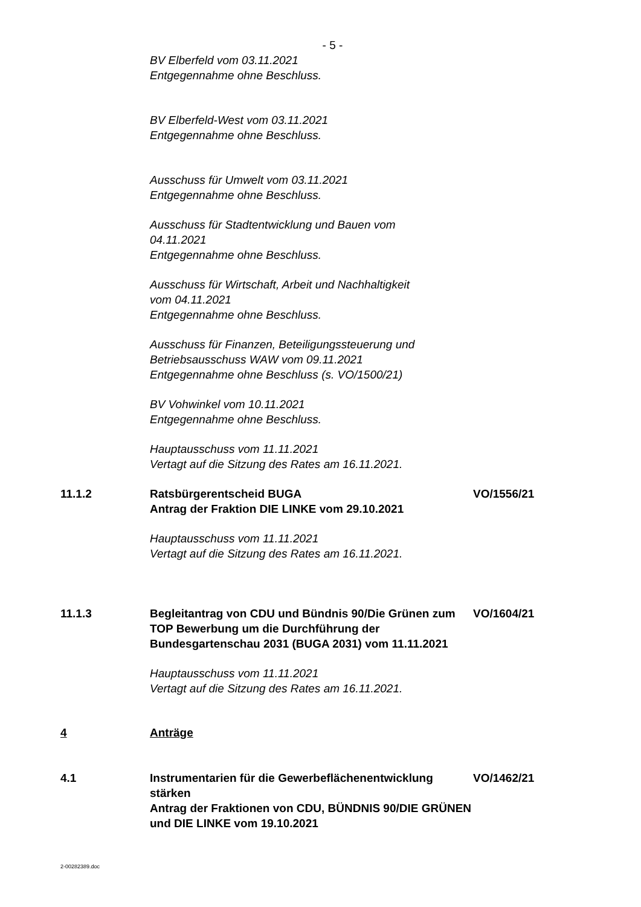- 5 -
BV Elberfeld vom 03.11.2021
Entgegennahme ohne Beschluss.
BV Elberfeld-West vom 03.11.2021
Entgegennahme ohne Beschluss.
Ausschuss für Umwelt vom 03.11.2021
Entgegennahme ohne Beschluss.
Ausschuss für Stadtentwicklung und Bauen vom
04.11.2021
Entgegennahme ohne Beschluss.
Ausschuss für Wirtschaft, Arbeit und Nachhaltigkeit
vom 04.11.2021
Entgegennahme ohne Beschluss.
Ausschuss für Finanzen, Beteiligungssteuerung und
Betriebsausschuss WAW vom 09.11.2021
Entgegennahme ohne Beschluss (s. VO/1500/21)
BV Vohwinkel vom 10.11.2021
Entgegennahme ohne Beschluss.
Hauptausschuss vom 11.11.2021
Vertagt auf die Sitzung des Rates am 16.11.2021.
11.1.2 Ratsbürgerentscheid BUGA
Antrag der Fraktion DIE LINKE vom 29.10.2021
VO/1556/21
Hauptausschuss vom 11.11.2021
Vertagt auf die Sitzung des Rates am 16.11.2021.
11.1.3 Begleitantrag von CDU und Bündnis 90/Die Grünen zum TOP Bewerbung um die Durchführung der Bundesgartenschau 2031 (BUGA 2031) vom 11.11.2021
VO/1604/21
Hauptausschuss vom 11.11.2021
Vertagt auf die Sitzung des Rates am 16.11.2021.
4 Anträge
4.1 Instrumentarien für die Gewerbeflächenentwicklung stärken
Antrag der Fraktionen von CDU, BÜNDNIS 90/DIE GRÜNEN und DIE LINKE vom 19.10.2021
VO/1462/21
2-00282389.doc